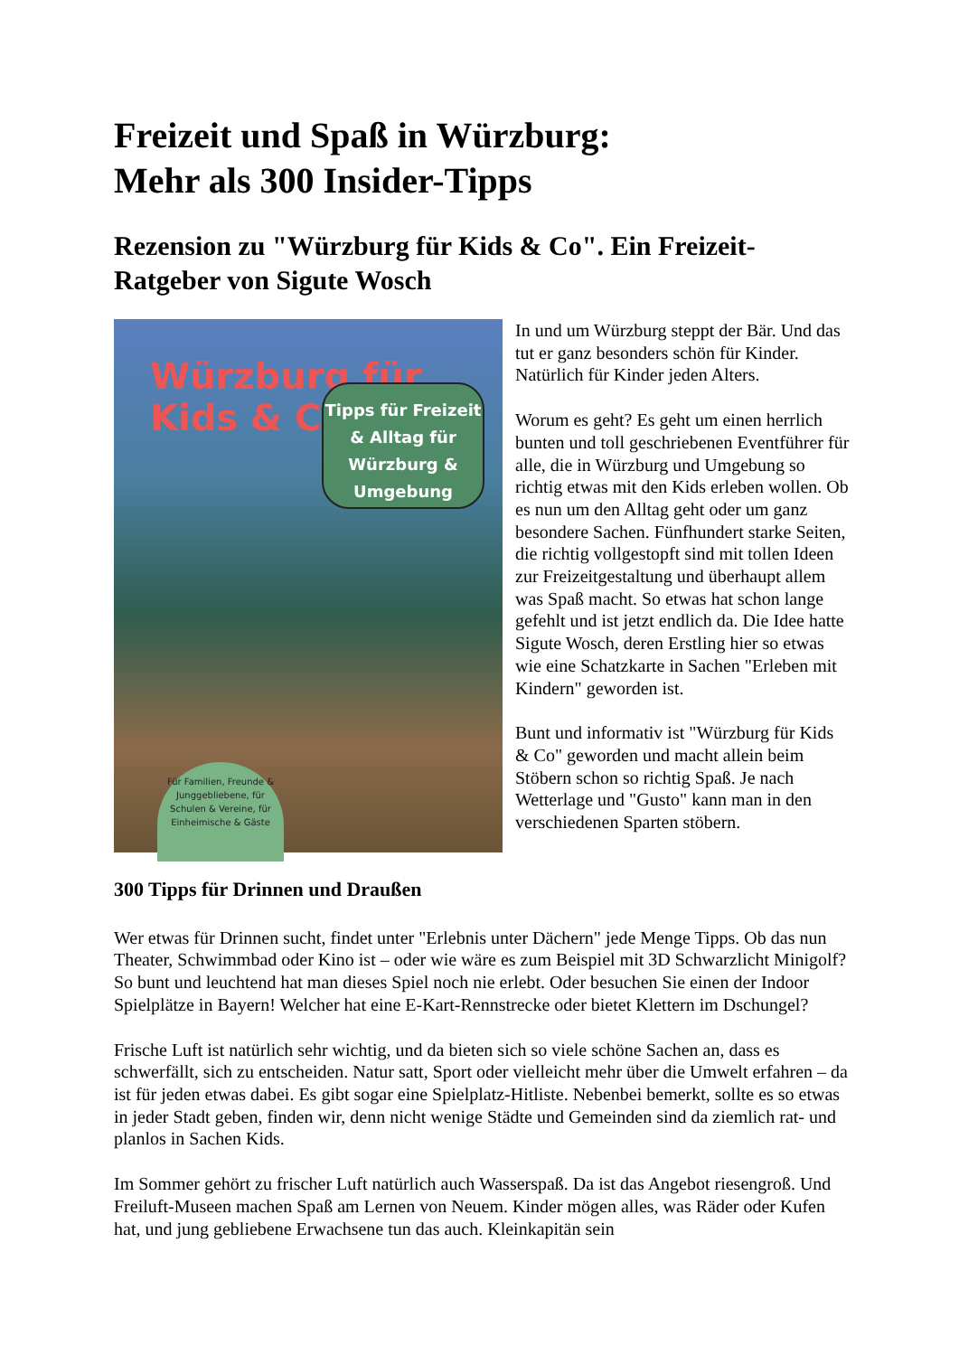Freizeit und Spaß in Würzburg:
Mehr als 300 Insider-Tipps
Rezension zu "Würzburg für Kids & Co". Ein Freizeit-Ratgeber von Sigute Wosch
Würzburg für Kids & Co
Tipps für Freizeit & Alltag für Würzburg & Umgebung
Für Familien, Freunde & Junggebliebene, für Schulen & Vereine, für Einheimische & Gäste
In und um Würzburg steppt der Bär. Und das tut er ganz besonders schön für Kinder. Natürlich für Kinder jeden Alters.
Worum es geht? Es geht um einen herrlich bunten und toll geschriebenen Eventführer für alle, die in Würzburg und Umgebung so richtig etwas mit den Kids erleben wollen. Ob es nun um den Alltag geht oder um ganz besondere Sachen. Fünfhundert starke Seiten, die richtig vollgestopft sind mit tollen Ideen zur Freizeitgestaltung und überhaupt allem was Spaß macht. So etwas hat schon lange gefehlt und ist jetzt endlich da. Die Idee hatte Sigute Wosch, deren Erstling hier so etwas wie eine Schatzkarte in Sachen "Erleben mit Kindern" geworden ist.
Bunt und informativ ist "Würzburg für Kids & Co" geworden und macht allein beim Stöbern schon so richtig Spaß. Je nach Wetterlage und "Gusto" kann man in den verschiedenen Sparten stöbern.
300 Tipps für Drinnen und Draußen
Wer etwas für Drinnen sucht, findet unter "Erlebnis unter Dächern" jede Menge Tipps. Ob das nun Theater, Schwimmbad oder Kino ist – oder wie wäre es zum Beispiel mit 3D Schwarzlicht Minigolf? So bunt und leuchtend hat man dieses Spiel noch nie erlebt. Oder besuchen Sie einen der Indoor Spielplätze in Bayern! Welcher hat eine E-Kart-Rennstrecke oder bietet Klettern im Dschungel?
Frische Luft ist natürlich sehr wichtig, und da bieten sich so viele schöne Sachen an, dass es schwerfällt, sich zu entscheiden. Natur satt, Sport oder vielleicht mehr über die Umwelt erfahren – da ist für jeden etwas dabei. Es gibt sogar eine Spielplatz-Hitliste. Nebenbei bemerkt, sollte es so etwas in jeder Stadt geben, finden wir, denn nicht wenige Städte und Gemeinden sind da ziemlich rat- und planlos in Sachen Kids.
Im Sommer gehört zu frischer Luft natürlich auch Wasserspaß. Da ist das Angebot riesengroß. Und Freiluft-Museen machen Spaß am Lernen von Neuem. Kinder mögen alles, was Räder oder Kufen hat, und jung gebliebene Erwachsene tun das auch. Kleinkapitän sein